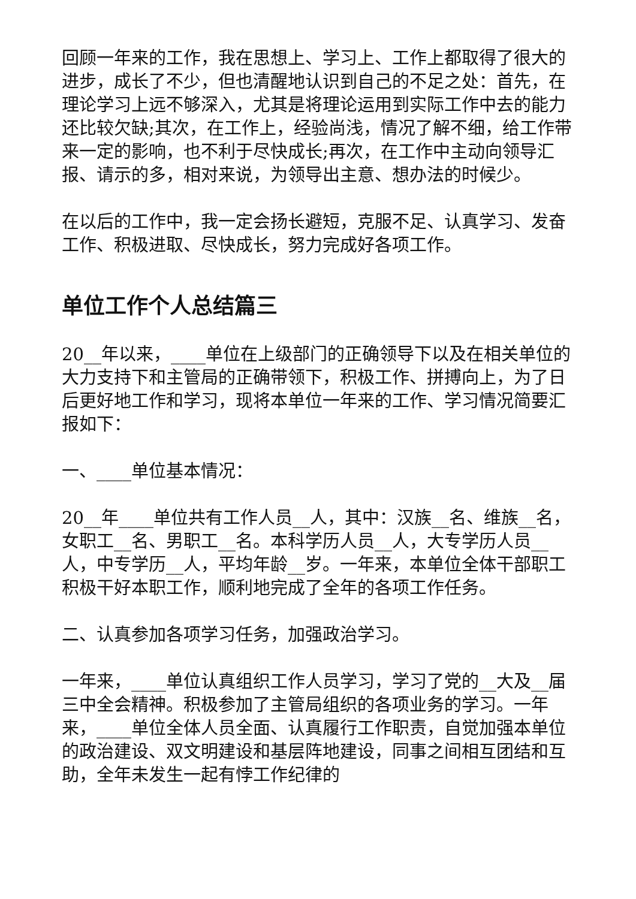回顾一年来的工作，我在思想上、学习上、工作上都取得了很大的进步，成长了不少，但也清醒地认识到自己的不足之处：首先，在理论学习上远不够深入，尤其是将理论运用到实际工作中去的能力还比较欠缺;其次，在工作上，经验尚浅，情况了解不细，给工作带来一定的影响，也不利于尽快成长;再次，在工作中主动向领导汇报、请示的多，相对来说，为领导出主意、想办法的时候少。
在以后的工作中，我一定会扬长避短，克服不足、认真学习、发奋工作、积极进取、尽快成长，努力完成好各项工作。
单位工作个人总结篇三
20__年以来，____单位在上级部门的正确领导下以及在相关单位的大力支持下和主管局的正确带领下，积极工作、拼搏向上，为了日后更好地工作和学习，现将本单位一年来的工作、学习情况简要汇报如下：
一、____单位基本情况：
20__年____单位共有工作人员__人，其中：汉族__名、维族__名，女职工__名、男职工__名。本科学历人员__人，大专学历人员__人，中专学历__人，平均年龄__岁。一年来，本单位全体干部职工积极干好本职工作，顺利地完成了全年的各项工作任务。
二、认真参加各项学习任务，加强政治学习。
一年来，____单位认真组织工作人员学习，学习了党的__大及__届三中全会精神。积极参加了主管局组织的各项业务的学习。一年来，____单位全体人员全面、认真履行工作职责，自觉加强本单位的政治建设、双文明建设和基层阵地建设，同事之间相互团结和互助，全年未发生一起有悖工作纪律的